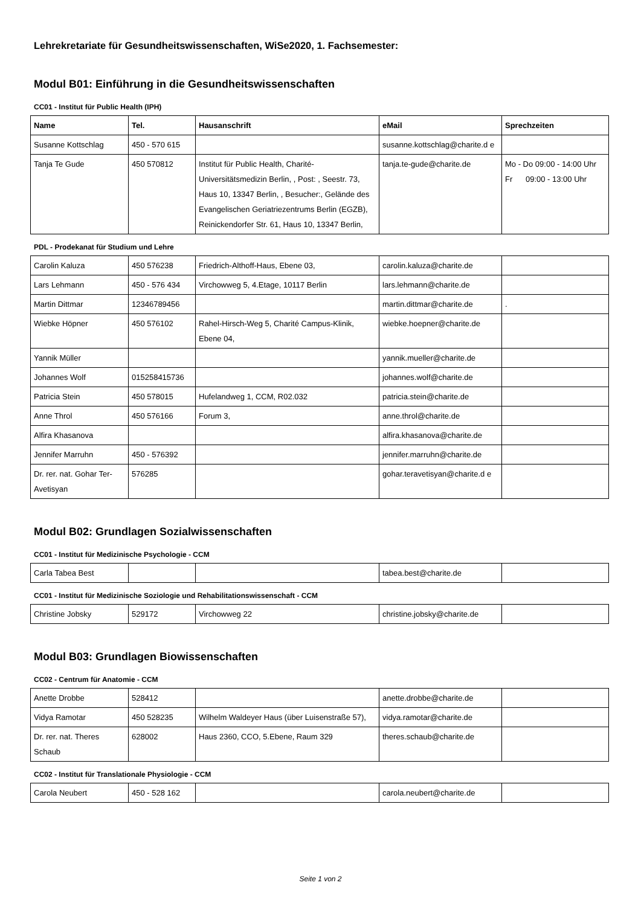Lehrekretariate für Gesundheitswissenschaften, WiSe2020, 1. Fachsemester:
Modul B01: Einführung in die Gesundheitswissenschaften
CC01 - Institut für Public Health (IPH)
| Name | Tel. | Hausanschrift | eMail | Sprechzeiten |
| --- | --- | --- | --- | --- |
| Susanne Kottschlag | 450 - 570 615 | | susanne.kottschlag@charite.d e | |
| Tanja Te Gude | 450 570812 | Institut für Public Health, Charité-Universitätsmedizin Berlin, , Post: , Seestr. 73, Haus 10, 13347 Berlin, , Besucher:, Gelände des Evangelischen Geriatriezentrums Berlin (EGZB), Reinickendorfer Str. 61, Haus 10, 13347 Berlin, | tanja.te-gude@charite.de | Mo - Do 09:00 - 14:00 Uhr Fr 09:00 - 13:00 Uhr |
PDL - Prodekanat für Studium und Lehre
| Carolin Kaluza | 450 576238 | Friedrich-Althoff-Haus, Ebene 03, | carolin.kaluza@charite.de | |
| Lars Lehmann | 450 - 576 434 | Virchowweg 5, 4.Etage, 10117 Berlin | lars.lehmann@charite.de | |
| Martin Dittmar | 12346789456 | | martin.dittmar@charite.de | . |
| Wiebke Höpner | 450 576102 | Rahel-Hirsch-Weg 5, Charité Campus-Klinik, Ebene 04, | wiebke.hoepner@charite.de | |
| Yannik Müller | | | yannik.mueller@charite.de | |
| Johannes Wolf | 015258415736 | | johannes.wolf@charite.de | |
| Patricia Stein | 450 578015 | Hufelandweg 1, CCM, R02.032 | patricia.stein@charite.de | |
| Anne Throl | 450 576166 | Forum 3, | anne.throl@charite.de | |
| Alfira Khasanova | | | alfira.khasanova@charite.de | |
| Jennifer Marruhn | 450 - 576392 | | jennifer.marruhn@charite.de | |
| Dr. rer. nat. Gohar Ter-Avetisyan | 576285 | | gohar.teravetisyan@charite.d e | |
Modul B02: Grundlagen Sozialwissenschaften
CC01 - Institut für Medizinische Psychologie - CCM
| Carla Tabea Best | | | tabea.best@charite.de | |
CC01 - Institut für Medizinische Soziologie und Rehabilitationswissenschaft - CCM
| Christine Jobsky | 529172 | Virchowweg 22 | christine.jobsky@charite.de | |
Modul B03: Grundlagen Biowissenschaften
CC02 - Centrum für Anatomie - CCM
| Anette Drobbe | 528412 | | anette.drobbe@charite.de | |
| Vidya Ramotar | 450 528235 | Wilhelm Waldeyer Haus (über Luisenstraße 57), | vidya.ramotar@charite.de | |
| Dr. rer. nat. Theres Schaub | 628002 | Haus 2360, CCO, 5.Ebene, Raum 329 | theres.schaub@charite.de | |
CC02 - Institut für Translationale Physiologie - CCM
| Carola Neubert | 450 - 528 162 | | carola.neubert@charite.de | |
Seite 1 von 2